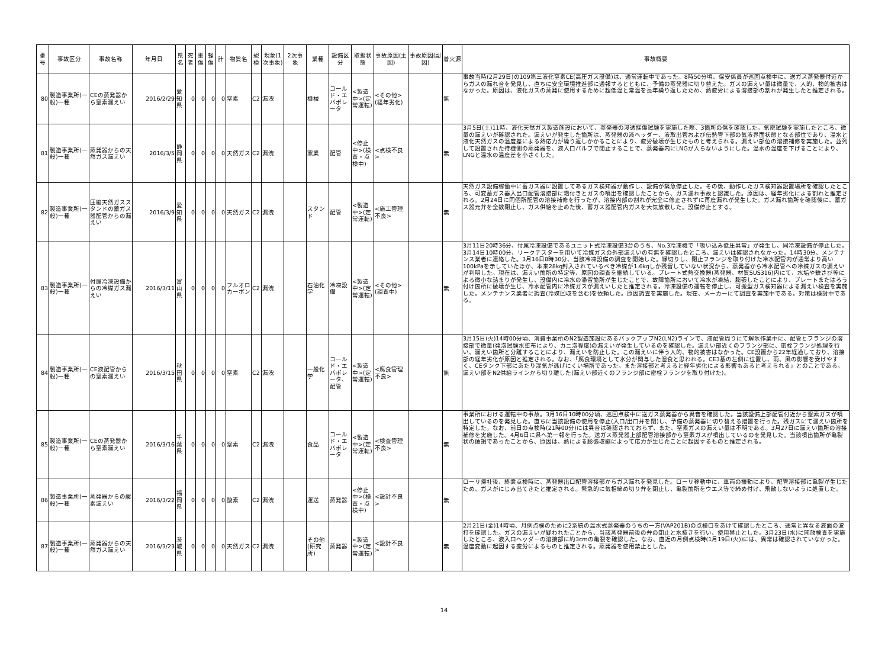| 番号 | 事故区分 | 事故名称 | 年月日 | 県名 | 死者 | 重傷 | 軽傷 | 計 | 物質名 | 規模 | 現象(1次事象) | 2次事象 | 業種 | 設備区分 | 取扱状態 | 事故原因(主因) | 事故原因(副因) | 着火源 | 事故概要 |
| --- | --- | --- | --- | --- | --- | --- | --- | --- | --- | --- | --- | --- | --- | --- | --- | --- | --- | --- | --- |
| 80 | 製造事業所(一般)一種 | CEの蒸発器から窒素漏えい | 2016/2/29 | 愛知県 | 0 | 0 | 0 | 0 | 窒素 | C2 | 漏洩 | | 機械 | コールド・エバポレータ | <製造中>(定常運転) | <その他>(経年劣化) | | 無 | 事故当時(2月29日)の109第三液化窒素CE(高圧ガス設備)は、通常運転中であった。8時50分頃、保安係員が巡回点検中に、送ガス蒸発器付近からガスの漏れ音を発見し、直ちに安全環境推進部に通報するとともに、予備の蒸発器に切り替えた。ガスの漏えい量は微量で、人的、物的被害はなかった。原因は、液化ガスの蒸発に使用するために超低温と常温を長年繰り返したため、熱疲労による溶接部の割れが発生したと推定される。 |
| 81 | 製造事業所(一般)一種 | 蒸発器からの天然ガス漏えい | 2016/3/5 | 静岡県 | 0 | 0 | 0 | 0 | 天然ガス | C2 | 漏洩 | | 窯業 | 配管 | <停止中>(検査・点検中) | <点検不良> | | 無 | 3月5日(土)11時、液化天然ガス製造施設において、蒸発器の浸透探傷試験を実施した際、3箇所の傷を確認した。気密試験を実施したところ、微量の漏えいが確認された。漏えいが発生した箇所は、蒸発器の液ヘッダー、液取出管および伝熱管下部の気液界面状態となる部位であり、温水と液化天然ガスの温度差による熱応力が繰り返しかかることにより、疲労破壊が生じたものと考えられる。漏えい部位の溶接補修を実施した。並列して設置された待機側の蒸発器を、液入口バルブで閉止することで、蒸発器内にLNGが入らないようにした。温水の温度を下げることにより、LNGと温水の温度差を小さくした。 |
| 82 | 製造事業所(一般)一種 | 圧縮天然ガススタンドの蓄ガス器配管からの漏えい | 2016/3/9 | 愛知県 | 0 | 0 | 0 | 0 | 天然ガス | C2 | 漏洩 | | スタンド | 配管 | <製造中>(定常運転) | <施工管理不良> | | 無 | 天然ガス設備稼働中に蓄ガス器に設置してあるガス検知器が動作し、設備が緊急停止した。その後、動作したガス検知器設置場所を確認したところ、可変蓄ガス器入出口配管溶接部に霜付きとガスの噴出を確認したことから、ガス漏れ事故と認識した。原因は、経年劣化による割れと推定される。2月24日に同個所配管の溶接補修を行ったが、溶接内部の割れが完全に修正されずに再度漏れが発生した。ガス漏れ箇所を確認後に、蓄ガス器元弁を全数閉止し、ガス供給を止めた後、蓄ガス器配管内ガスを大気放散した。設備停止とする。 |
| 83 | 製造事業所(一般)一種 | 付属冷凍設備からの冷媒ガス漏えい | 2016/3/11 | 富山県 | 0 | 0 | 0 | 0 | フルオロカーボン | C2 | 漏洩 | | 石油化学 | 冷凍設備 | <製造中>(定常運転) | <その他>(調査中) | | 無 | 3月11日20時36分、付属冷凍設備であるユニット式冷凍設備3台のうち、No.3冷凍機で「吸い込み低圧異常」が発生し、同冷凍設備が停止した。3月14日10時00分、リークテスターを用いて冷媒ガスの外部漏えいの有無を確認したところ、漏えいは確認されなかった。14時30分、メンテナンス業者に連絡した。3月16日8時30分、当該冷凍設備の調査を開始した。縁切りし、閉止フランジを取り付けた冷水配管内が通常より高い100kPaを示していたほか、本来28kg封入されているべき冷媒が1.6kgしか残留していない状況から、蒸発器から冷水配管への冷媒ガスの漏えいが判明した。現在は、漏えい箇所の特定等、原因の調査を継続している。プレート式熱交換器(蒸発器、材質SUS316)内にて、水垢や鉄さび等による微小な詰まりが発生し、設備内に冷水の滞留箇所が生じたことで、故障箇所において冷水が凍結、膨張したことにより、プレートまたはろう付け箇所に破壊が生じ、冷水配管内に冷媒ガスが漏えいしたと推定される。冷凍設備の運転を停止し、可搬型ガス検知器による漏えい検査を実施した。メンテナンス業者に調査(冷媒回収を含む)を依頼した。原因調査を実施した。現在、メーカーにて調査を実施中である。対策は検討中である。 |
| 84 | 製造事業所(一般)一種 | CE液配管からの窒素漏えい | 2016/3/15 | 秋田県 | 0 | 0 | 0 | 0 | 窒素 | C2 | 漏洩 | | 一般化学 | コールド・エバポレータ、配管 | <製造中>(定常運転) | <腐食管理不良> | | 無 | 3月15日(火)14時00分頃、消費事業所のN2製造施設にあるバックアップN2(LN2)ラインで、液配管周りにて解氷作業中に、配管とフランジの溶接部で微量(発泡試験水塗布により、カニ泡程度)の漏えいが発生しているのを確認した。漏えい部近くのフランジ部に、密栓フランジ処理を行い、漏えい箇所と分離することにより、漏えいを防止した。この漏えいに伴う人的、物的被害はなかった。CE設置から22年経過しており、溶接部の経年劣化が原因と推定される。なお、「腐食環境として水分が関与した湿食と思われる。CE3基の左側に位置し、雨、風の影響を受けやすく、CEタンク下部にあたり湿気が逃げにくい場所であった。また溶接部と考えると経年劣化による影響もあると考えられる」とのことである。漏えい部をN2供給ラインから切り離した(漏えい部近くのフランジ部に密栓フランジを取り付けた)。 |
| 85 | 製造事業所(一般)一種 | CEの蒸発器から窒素漏えい | 2016/3/16 | 千葉県 | 0 | 0 | 0 | 0 | 窒素 | C2 | 漏洩 | | 食品 | コールド・エバポレータ | <製造中>(定常運転) | <検査管理不良> | | 無 | 事業所における運転中の事故。3月16日10時00分頃、巡回点検中に送ガス蒸発器から異音を確認した。当該設備上部配管付近から窒素ガスが噴出しているのを発見した。直ちに当該設備の使用を停止(入口/出口弁を閉)し、予備の蒸発器に切り替える措置を行った。残ガスにて漏えい箇所を特定した。なお、前日の点検時(21時00分)には異音は確認されておらず、また、窒素ガスの漏えい量は不明である。3月27日に漏えい箇所の溶接補修を実施した。4月6日に県へ第一報を行った。送ガス蒸発器上部配管溶接部から窒素ガスが噴出しているのを発見した。当該噴出箇所が亀裂状の破損であったことから、原因は、熱による膨張収縮によって応力が生じたことに起因するものと推定される。 |
| 86 | 製造事業所(一般)一種 | 蒸発器からの酸素漏えい | 2016/3/22 | 福岡県 | 0 | 0 | 0 | 0 | 酸素 | C2 | 漏洩 | | 運送 | 蒸発器 | <停止中>(検査・点検中) | <設計不良> | | 無 | ローリ帰社後、終業点検時に、蒸発器出口配管溶接部からガス漏れを発見した。ローリ移動中に、車両の振動により、配管溶接部に亀裂が生じたため、ガスがにじみ出てきたと推定される。緊急的に気相締め切り弁を閉止し、亀裂箇所をウエス等で締め付け、飛散しないように処置した。 |
| 87 | 製造事業所(一般)一種 | 蒸発器からの天然ガス漏えい | 2016/3/23 | 茨城県 | 0 | 0 | 0 | 0 | 天然ガス | C2 | 漏洩 | | その他(研究所) | 蒸発器 | <製造中>(定常運転) | <設計不良> | | 無 | 2月21日(金)14時頃、月例点検のために2系統の温水式蒸発器のうちの一方(VAP201B)の点検口をあけて確認したところ、通常と異なる液面の波打を確認した。ガスの漏えいが疑われたことから、当該蒸発器前後の弁の閉止と水抜きを行い、使用禁止とした。3月23日(水)に開放検査を実施したところ、液入口ヘッダーの溶接部に約3cmの亀裂を確認した。なお、直近の月例点検時(1月19日(火))には、異常は確認されていなかった。温度変動に起因する疲労によるものと推定される。蒸発器を使用禁止とした。 |
14